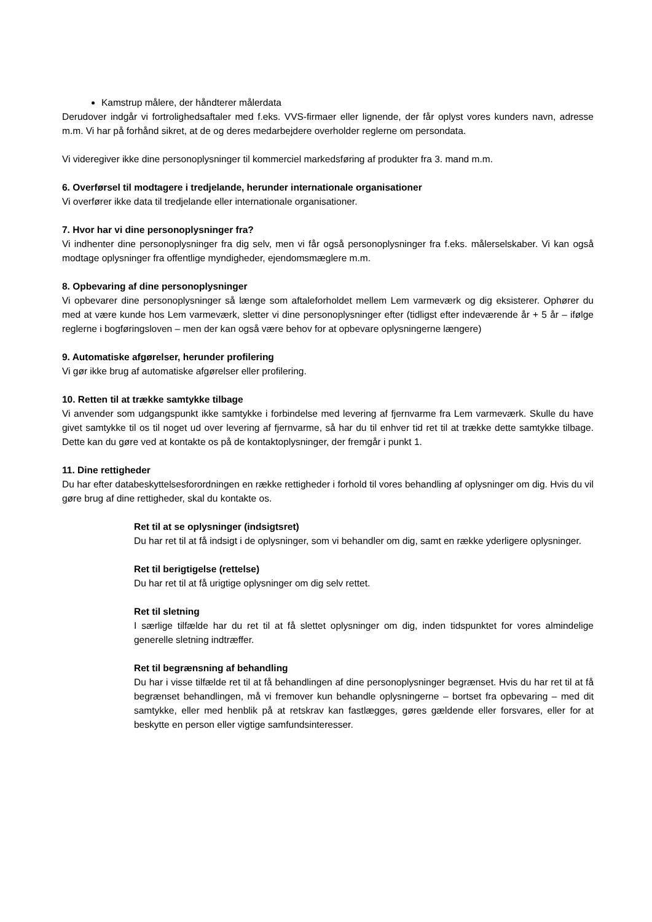Kamstrup målere, der håndterer målerdata
Derudover indgår vi fortrolighedsaftaler med f.eks. VVS-firmaer eller lignende, der får oplyst vores kunders navn, adresse m.m. Vi har på forhånd sikret, at de og deres medarbejdere overholder reglerne om persondata.
Vi videregiver ikke dine personoplysninger til kommerciel markedsføring af produkter fra 3. mand m.m.
6. Overførsel til modtagere i tredjelande, herunder internationale organisationer
Vi overfører ikke data til tredjelande eller internationale organisationer.
7. Hvor har vi dine personoplysninger fra?
Vi indhenter dine personoplysninger fra dig selv, men vi får også personoplysninger fra f.eks. målerselskaber. Vi kan også modtage oplysninger fra offentlige myndigheder, ejendomsmæglere m.m.
8. Opbevaring af dine personoplysninger
Vi opbevarer dine personoplysninger så længe som aftaleforholdet mellem Lem varmeværk og dig eksisterer. Ophører du med at være kunde hos Lem varmeværk, sletter vi dine personoplysninger efter (tidligst efter indeværende år + 5 år – ifølge reglerne i bogføringsloven – men der kan også være behov for at opbevare oplysningerne længere)
9. Automatiske afgørelser, herunder profilering
Vi gør ikke brug af automatiske afgørelser eller profilering.
10. Retten til at trække samtykke tilbage
Vi anvender som udgangspunkt ikke samtykke i forbindelse med levering af fjernvarme fra Lem varmeværk. Skulle du have givet samtykke til os til noget ud over levering af fjernvarme, så har du til enhver tid ret til at trække dette samtykke tilbage. Dette kan du gøre ved at kontakte os på de kontaktoplysninger, der fremgår i punkt 1.
11. Dine rettigheder
Du har efter databeskyttelsesforordningen en række rettigheder i forhold til vores behandling af oplysninger om dig. Hvis du vil gøre brug af dine rettigheder, skal du kontakte os.
Ret til at se oplysninger (indsigtsret)
Du har ret til at få indsigt i de oplysninger, som vi behandler om dig, samt en række yderligere oplysninger.
Ret til berigtigelse (rettelse)
Du har ret til at få urigtige oplysninger om dig selv rettet.
Ret til sletning
I særlige tilfælde har du ret til at få slettet oplysninger om dig, inden tidspunktet for vores almindelige generelle sletning indtræffer.
Ret til begrænsning af behandling
Du har i visse tilfælde ret til at få behandlingen af dine personoplysninger begrænset. Hvis du har ret til at få begrænset behandlingen, må vi fremover kun behandle oplysningerne – bortset fra opbevaring – med dit samtykke, eller med henblik på at retskrav kan fastlægges, gøres gældende eller forsvares, eller for at beskytte en person eller vigtige samfundsinteresser.